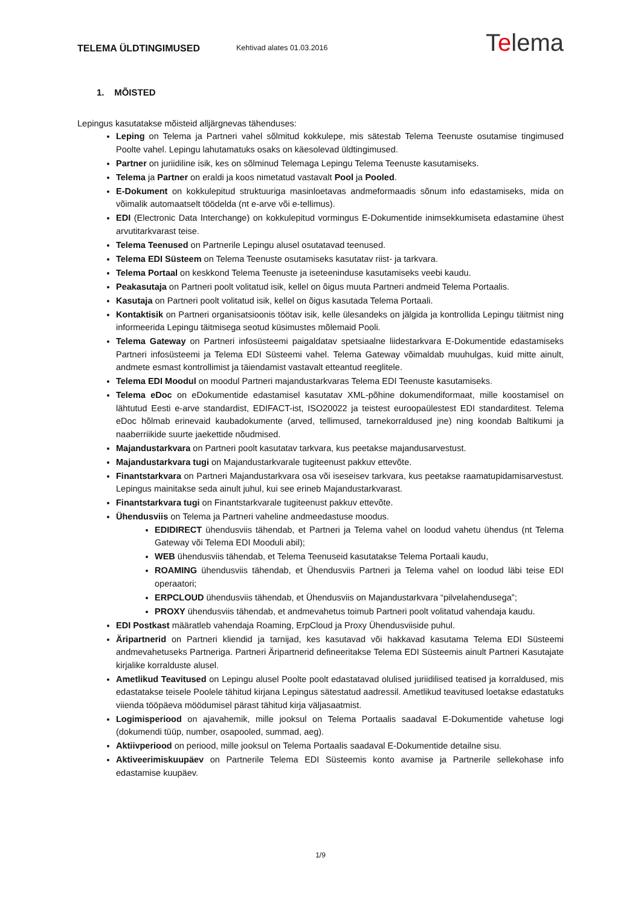TELEMA ÜLDTINGIMUSED Kehtivad alates 01.03.2016 Telema
1. MÕISTED
Lepingus kasutatakse mõisteid alljärgnevas tähenduses:
Leping on Telema ja Partneri vahel sõlmitud kokkulepe, mis sätestab Telema Teenuste osutamise tingimused Poolte vahel. Lepingu lahutamatuks osaks on käesolevad üldtingimused.
Partner on juriidiline isik, kes on sõlminud Telemaga Lepingu Telema Teenuste kasutamiseks.
Telema ja Partner on eraldi ja koos nimetatud vastavalt Pool ja Pooled.
E-Dokument on kokkulepitud struktuuriga masinloetavas andmeformaadis sõnum info edastamiseks, mida on võimalik automaatselt töödelda (nt e-arve või e-tellimus).
EDI (Electronic Data Interchange) on kokkulepitud vormingus E-Dokumentide inimsekkumiseta edastamine ühest arvutitarkvarast teise.
Telema Teenused on Partnerile Lepingu alusel osutatavad teenused.
Telema EDI Süsteem on Telema Teenuste osutamiseks kasutatav riist- ja tarkvara.
Telema Portaal on keskkond Telema Teenuste ja iseteeninduse kasutamiseks veebi kaudu.
Peakasutaja on Partneri poolt volitatud isik, kellel on õigus muuta Partneri andmeid Telema Portaalis.
Kasutaja on Partneri poolt volitatud isik, kellel on õigus kasutada Telema Portaali.
Kontaktisik on Partneri organisatsioonis töötav isik, kelle ülesandeks on jälgida ja kontrollida Lepingu täitmist ning informeerida Lepingu täitmisega seotud küsimustes mõlemaid Pooli.
Telema Gateway on Partneri infosüsteemi paigaldatav spetsiaalne liidestarkvara E-Dokumentide edastamiseks Partneri infosüsteemi ja Telema EDI Süsteemi vahel. Telema Gateway võimaldab muuhulgas, kuid mitte ainult, andmete esmast kontrollimist ja täiendamist vastavalt etteantud reeglitele.
Telema EDI Moodul on moodul Partneri majandustarkvaras Telema EDI Teenuste kasutamiseks.
Telema eDoc on eDokumentide edastamisel kasutatav XML-põhine dokumendiformaat, mille koostamisel on lähtutud Eesti e-arve standardist, EDIFACT-ist, ISO20022 ja teistest euroopaülestest EDI standarditest. Telema eDoc hõlmab erinevaid kaubadokumente (arved, tellimused, tarnekorraldused jne) ning koondab Baltikumi ja naaberriikide suurte jaekettide nõudmised.
Majandustarkvara on Partneri poolt kasutatav tarkvara, kus peetakse majandusarvestust.
Majandustarkvara tugi on Majandustarkvarale tugiteenust pakkuv ettevõte.
Finantstarkvara on Partneri Majandustarkvara osa või iseseisev tarkvara, kus peetakse raamatupidamisarvestust. Lepingus mainitakse seda ainult juhul, kui see erineb Majandustarkvarast.
Finantstarkvara tugi on Finantstarkvarale tugiteenust pakkuv ettevõte.
Ühendusviis on Telema ja Partneri vaheline andmeedastuse moodus.
EDIDIRECT ühendusviis tähendab, et Partneri ja Telema vahel on loodud vahetu ühendus (nt Telema Gateway või Telema EDI Mooduli abil);
WEB ühendusviis tähendab, et Telema Teenuseid kasutatakse Telema Portaali kaudu,
ROAMING ühendusviis tähendab, et Ühendusviis Partneri ja Telema vahel on loodud läbi teise EDI operaatori;
ERPCLOUD ühendusviis tähendab, et Ühendusviis on Majandustarkvara “pilvelahendusega”;
PROXY ühendusviis tähendab, et andmevahetus toimub Partneri poolt volitatud vahendaja kaudu.
EDI Postkast määratleb vahendaja Roaming, ErpCloud ja Proxy Ühendusviiside puhul.
Äripartnerid on Partneri kliendid ja tarnijad, kes kasutavad või hakkavad kasutama Telema EDI Süsteemi andmevahetuseks Partneriga. Partneri Äripartnerid defineeritakse Telema EDI Süsteemis ainult Partneri Kasutajate kirjalike korralduste alusel.
Ametlikud Teavitused on Lepingu alusel Poolte poolt edastatavad olulised juriidilised teatised ja korraldused, mis edastatakse teisele Poolele tähitud kirjana Lepingus sätestatud aadressil. Ametlikud teavitused loetakse edastatuks viienda tööpäeva möödumisel pärast tähitud kirja väljasaatmist.
Logimisperiood on ajavahemik, mille jooksul on Telema Portaalis saadaval E-Dokumentide vahetuse logi (dokumendi tüüp, number, osapooled, summad, aeg).
Aktiivperiood on periood, mille jooksul on Telema Portaalis saadaval E-Dokumentide detailne sisu.
Aktiveerimiskuupäev on Partnerile Telema EDI Süsteemis konto avamise ja Partnerile sellekohase info edastamise kuupäev.
1/9